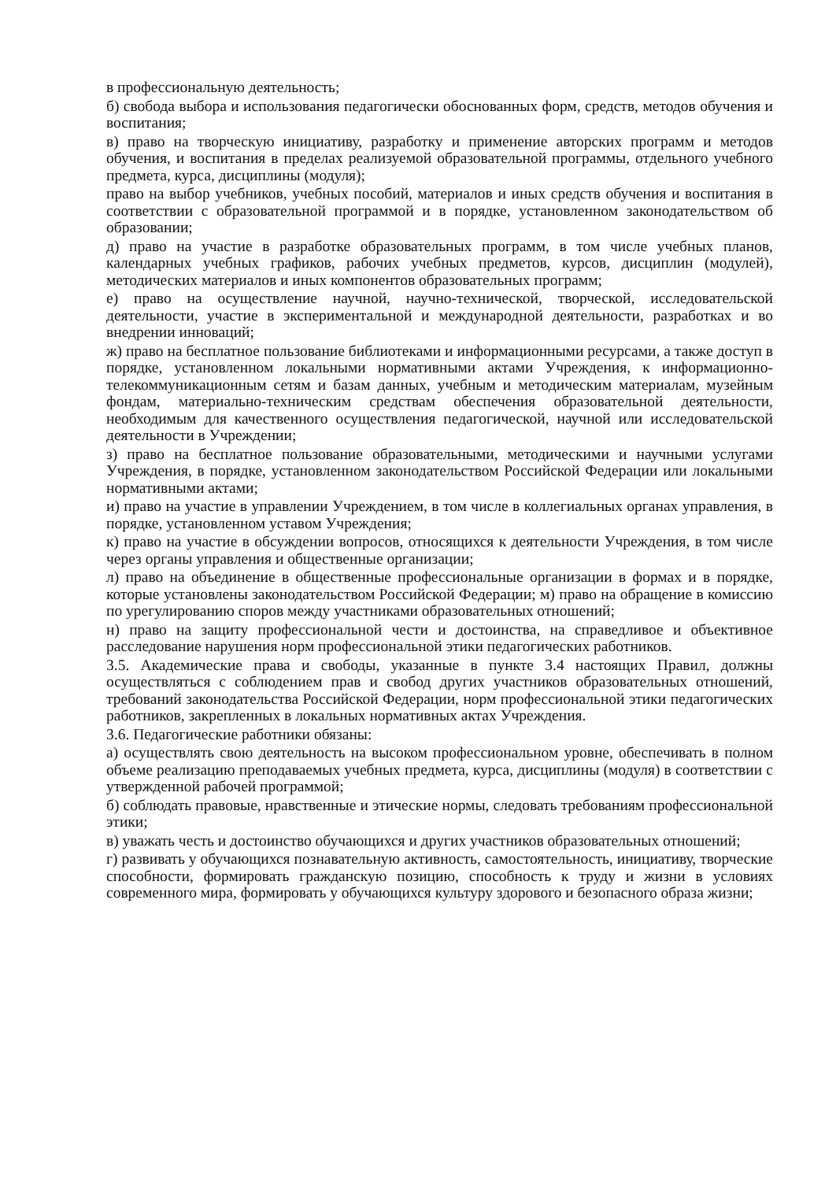в профессиональную деятельность;
б) свобода выбора и использования педагогически обоснованных форм, средств, методов обучения и воспитания;
в) право на творческую инициативу, разработку и применение авторских программ и методов обучения, и воспитания в пределах реализуемой образовательной программы, отдельного учебного предмета, курса, дисциплины (модуля);
право на выбор учебников, учебных пособий, материалов и иных средств обучения и воспитания в соответствии с образовательной программой и в порядке, установленном законодательством об образовании;
д) право на участие в разработке образовательных программ, в том числе учебных планов, календарных учебных графиков, рабочих учебных предметов, курсов, дисциплин (модулей), методических материалов и иных компонентов образовательных программ;
е) право на осуществление научной, научно-технической, творческой, исследовательской деятельности, участие в экспериментальной и международной деятельности, разработках и во внедрении инноваций;
ж) право на бесплатное пользование библиотеками и информационными ресурсами, а также доступ в порядке, установленном локальными нормативными актами Учреждения, к информационно-телекоммуникационным сетям и базам данных, учебным и методическим материалам, музейным фондам, материально-техническим средствам обеспечения образовательной деятельности, необходимым для качественного осуществления педагогической, научной или исследовательской деятельности в Учреждении;
з) право на бесплатное пользование образовательными, методическими и научными услугами Учреждения, в порядке, установленном законодательством Российской Федерации или локальными нормативными актами;
и) право на участие в управлении Учреждением, в том числе в коллегиальных органах управления, в порядке, установленном уставом Учреждения;
к) право на участие в обсуждении вопросов, относящихся к деятельности Учреждения, в том числе через органы управления и общественные организации;
л) право на объединение в общественные профессиональные организации в формах и в порядке, которые установлены законодательством Российской Федерации; м) право на обращение в комиссию по урегулированию споров между участниками образовательных отношений;
н) право на защиту профессиональной чести и достоинства, на справедливое и объективное расследование нарушения норм профессиональной этики педагогических работников.
3.5. Академические права и свободы, указанные в пункте 3.4 настоящих Правил, должны осуществляться с соблюдением прав и свобод других участников образовательных отношений, требований законодательства Российской Федерации, норм профессиональной этики педагогических работников, закрепленных в локальных нормативных актах Учреждения.
3.6. Педагогические работники обязаны:
а) осуществлять свою деятельность на высоком профессиональном уровне, обеспечивать в полном объеме реализацию преподаваемых учебных предмета, курса, дисциплины (модуля) в соответствии с утвержденной рабочей программой;
б) соблюдать правовые, нравственные и этические нормы, следовать требованиям профессиональной этики;
в) уважать честь и достоинство обучающихся и других участников образовательных отношений;
г) развивать у обучающихся познавательную активность, самостоятельность, инициативу, творческие способности, формировать гражданскую позицию, способность к труду и жизни в условиях современного мира, формировать у обучающихся культуру здорового и безопасного образа жизни;